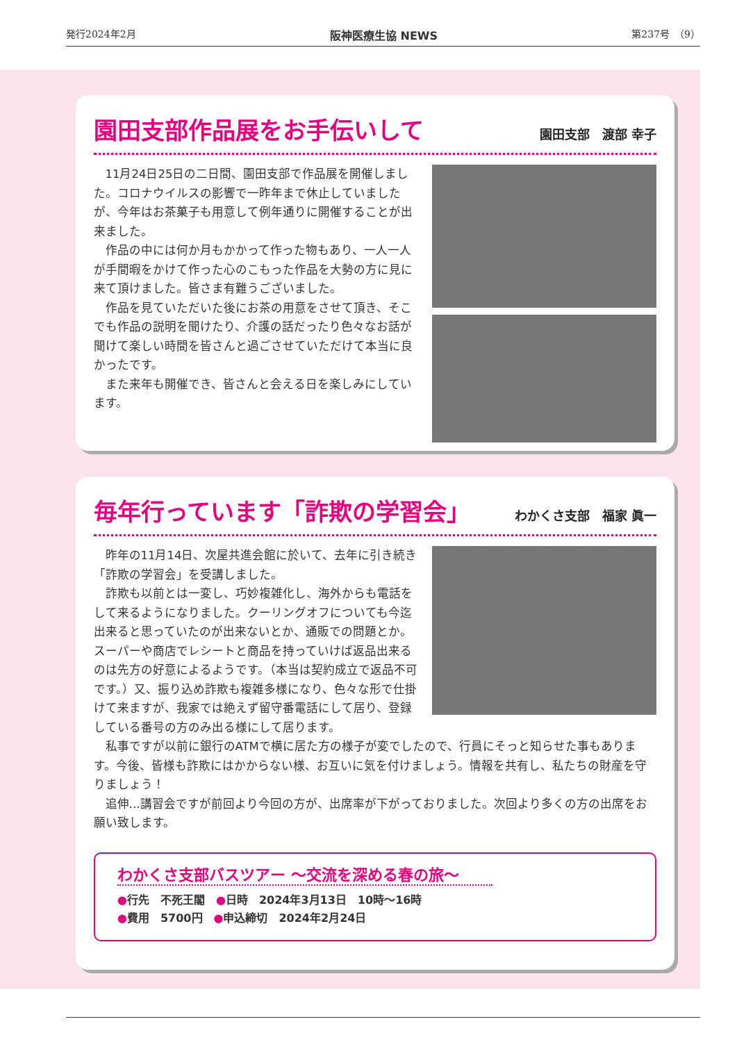発行2024年2月 阪神医療生協 NEWS 第237号　（9）
園田支部作品展をお手伝いして 園田支部　渡部 幸子
11月24日25日の二日間、園田支部で作品展を開催しました。コロナウイルスの影響で一昨年まで休止していましたが、今年はお茶菓子も用意して例年通りに開催することが出来ました。
作品の中には何か月もかかって作った物もあり、一人一人が手間暇をかけて作った心のこもった作品を大勢の方に見に来て頂けました。皆さま有難うございました。
作品を見ていただいた後にお茶の用意をさせて頂き、そこでも作品の説明を聞けたり、介護の話だったり色々なお話が聞けて楽しい時間を皆さんと過ごさせていただけて本当に良かったです。
また来年も開催でき、皆さんと会える日を楽しみにしています。
毎年行っています「詐欺の学習会」 わかくさ支部　福家 眞一
昨年の11月14日、次屋共進会館に於いて、去年に引き続き「詐欺の学習会」を受講しました。
詐欺も以前とは一変し、巧妙複雑化し、海外からも電話をして来るようになりました。クーリングオフについても今迄出来ると思っていたのが出来ないとか、通販での問題とか。スーパーや商店でレシートと商品を持っていけば返品出来るのは先方の好意によるようです。（本当は契約成立で返品不可です。）又、振り込め詐欺も複雑多様になり、色々な形で仕掛けて来ますが、我家では絶えず留守番電話にして居り、登録している番号の方のみ出る様にして居ります。
私事ですが以前に銀行のATMで横に居た方の様子が変でしたので、行員にそっと知らせた事もあります。今後、皆様も詐欺にはかからない様、お互いに気を付けましょう。情報を共有し、私たちの財産を守りましょう！
追伸…講習会ですが前回より今回の方が、出席率が下がっておりました。次回より多くの方の出席をお願い致します。
わかくさ支部バスツアー ～交流を深める春の旅～
●行先　不死王閣　●日時　2024年3月13日　10時～16時
●費用　5700円　●申込締切　2024年2月24日